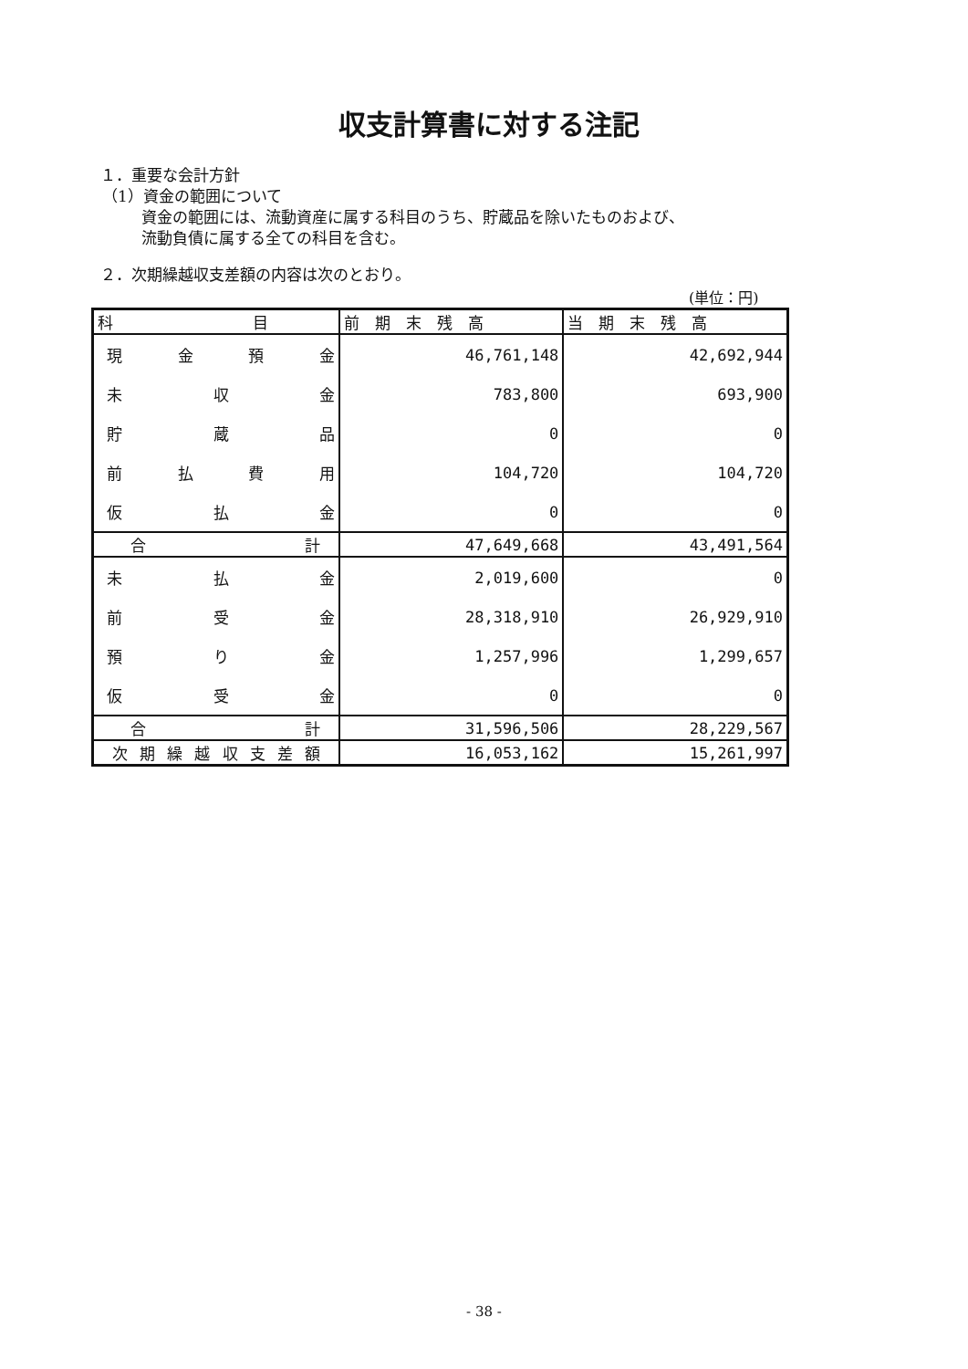収支計算書に対する注記
１．重要な会計方針
（1）資金の範囲について
資金の範囲には、流動資産に属する科目のうち、貯蔵品を除いたものおよび、
流動負債に属する全ての科目を含む。
２．次期繰越収支差額の内容は次のとおり。
(単位：円)
| 科 目 | 前 期 末 残 高 | 当 期 末 残 高 |
| --- | --- | --- |
| 現金預金 | 46,761,148 | 42,692,944 |
| 未収金 | 783,800 | 693,900 |
| 貯蔵品 | 0 | 0 |
| 前払費用 | 104,720 | 104,720 |
| 仮払金 | 0 | 0 |
| 合計 | 47,649,668 | 43,491,564 |
| 未払金 | 2,019,600 | 0 |
| 前受金 | 28,318,910 | 26,929,910 |
| 預り金 | 1,257,996 | 1,299,657 |
| 仮受金 | 0 | 0 |
| 合計 | 31,596,506 | 28,229,567 |
| 次期繰越収支差額 | 16,053,162 | 15,261,997 |
- 38 -